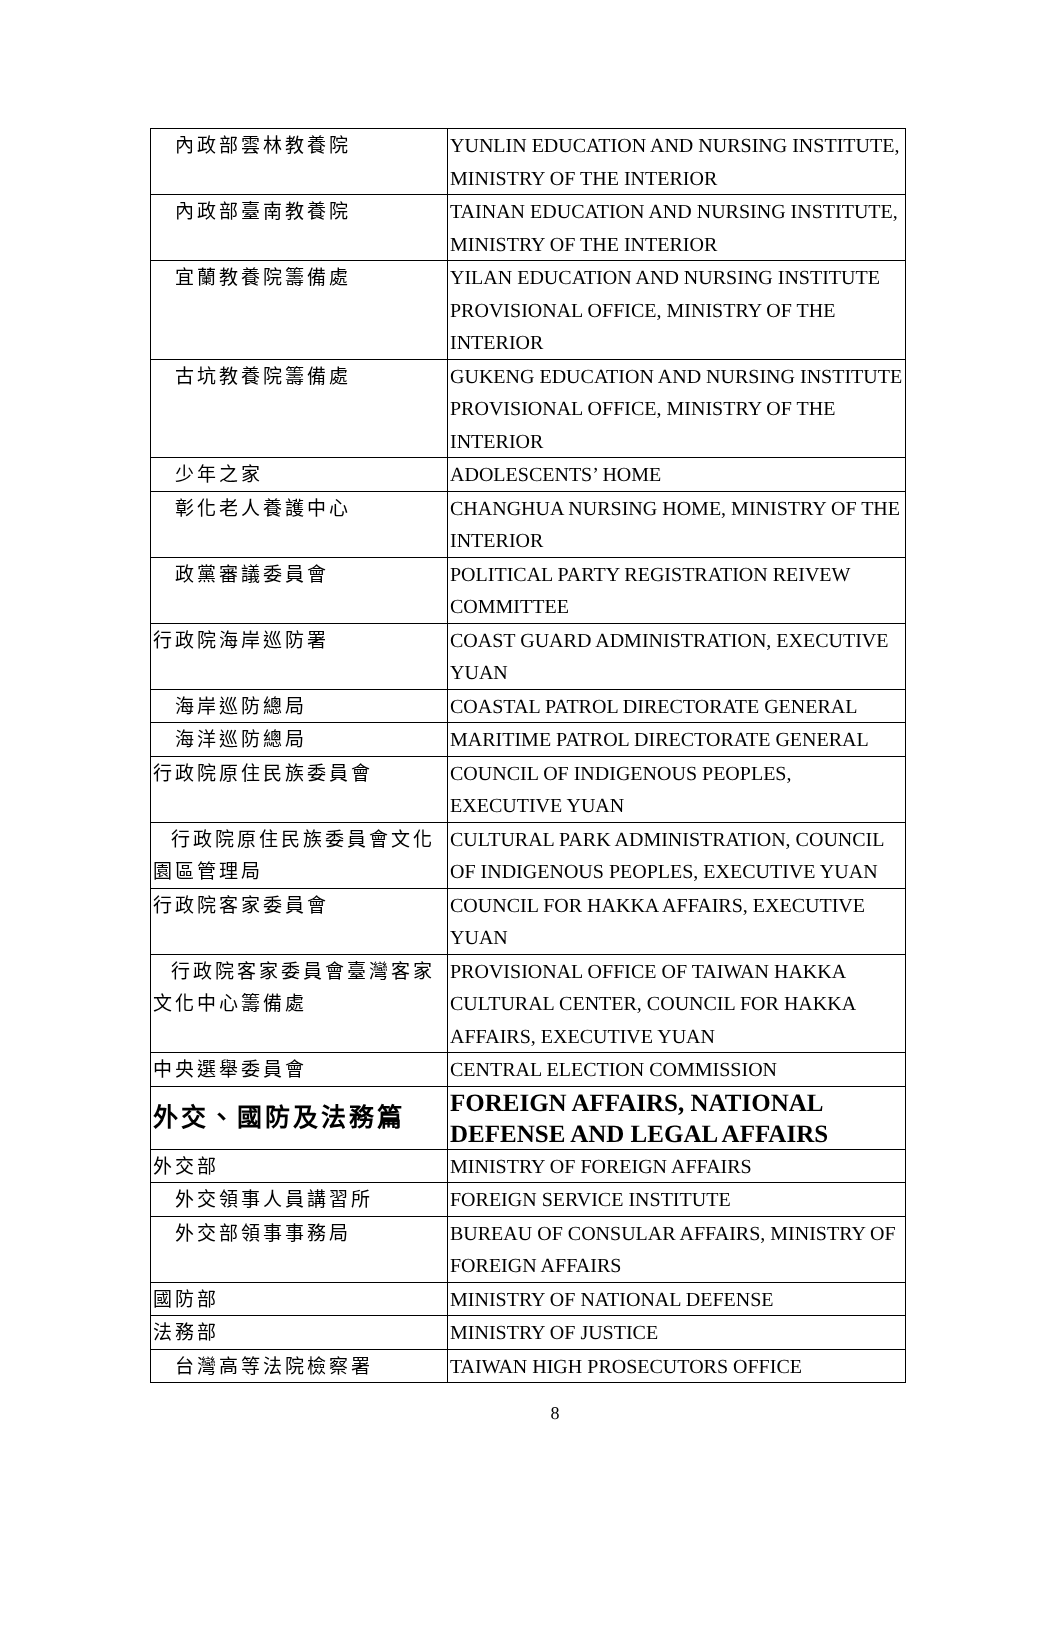| 內政部雲林教養院 | YUNLIN EDUCATION AND NURSING INSTITUTE, MINISTRY OF THE INTERIOR |
| 內政部臺南教養院 | TAINAN EDUCATION AND NURSING INSTITUTE, MINISTRY OF THE INTERIOR |
| 宜蘭教養院籌備處 | YILAN EDUCATION AND NURSING INSTITUTE PROVISIONAL OFFICE, MINISTRY OF THE INTERIOR |
| 古坑教養院籌備處 | GUKENG EDUCATION AND NURSING INSTITUTE PROVISIONAL OFFICE, MINISTRY OF THE INTERIOR |
| 少年之家 | ADOLESCENTS’ HOME |
| 彰化老人養護中心 | CHANGHUA NURSING HOME, MINISTRY OF THE INTERIOR |
| 政黨審議委員會 | POLITICAL PARTY REGISTRATION REIVEW COMMITTEE |
| 行政院海岸巡防署 | COAST GUARD ADMINISTRATION, EXECUTIVE YUAN |
| 海岸巡防總局 | COASTAL PATROL DIRECTORATE GENERAL |
| 海洋巡防總局 | MARITIME PATROL DIRECTORATE GENERAL |
| 行政院原住民族委員會 | COUNCIL OF INDIGENOUS PEOPLES, EXECUTIVE YUAN |
| 行政院原住民族委員會文化園區管理局 | CULTURAL PARK ADMINISTRATION, COUNCIL OF INDIGENOUS PEOPLES, EXECUTIVE YUAN |
| 行政院客家委員會 | COUNCIL FOR HAKKA AFFAIRS, EXECUTIVE YUAN |
| 行政院客家委員會臺灣客家文化中心籌備處 | PROVISIONAL OFFICE OF TAIWAN HAKKA CULTURAL CENTER, COUNCIL FOR HAKKA AFFAIRS, EXECUTIVE YUAN |
| 中央選舉委員會 | CENTRAL ELECTION COMMISSION |
| 外交、國防及法務篇 | FOREIGN AFFAIRS, NATIONAL DEFENSE AND LEGAL AFFAIRS |
| 外交部 | MINISTRY OF FOREIGN AFFAIRS |
| 外交領事人員講習所 | FOREIGN SERVICE INSTITUTE |
| 外交部領事事務局 | BUREAU OF CONSULAR AFFAIRS, MINISTRY OF FOREIGN AFFAIRS |
| 國防部 | MINISTRY OF NATIONAL DEFENSE |
| 法務部 | MINISTRY OF JUSTICE |
| 台灣高等法院檢察署 | TAIWAN HIGH PROSECUTORS OFFICE |
8